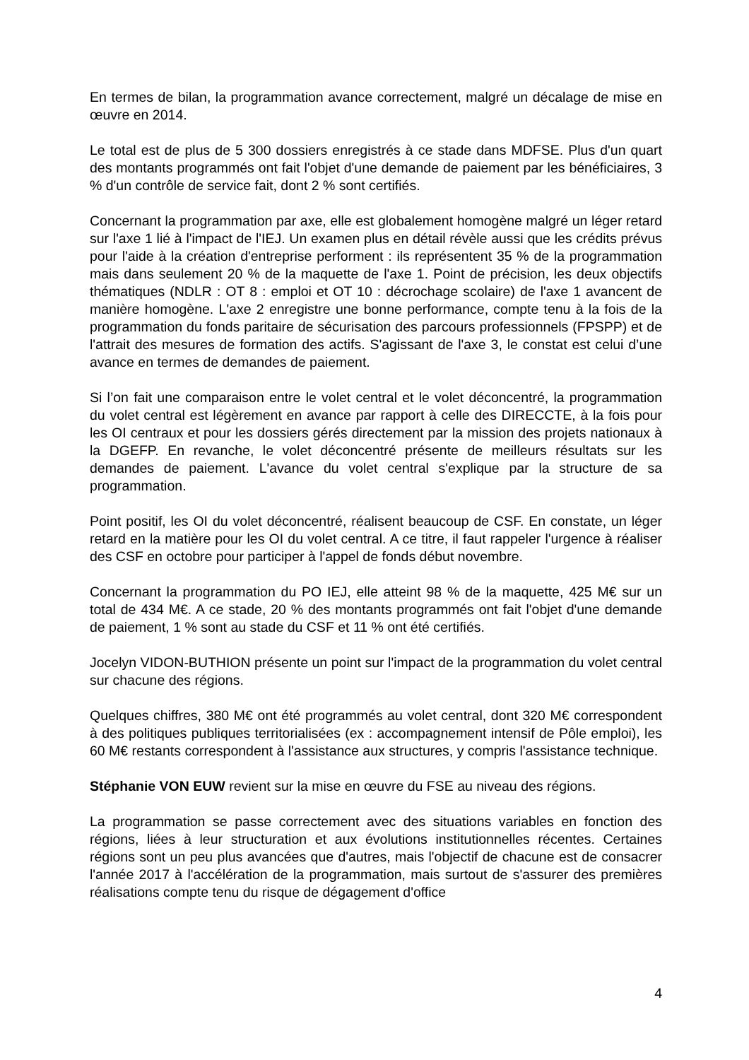En termes de bilan, la programmation avance correctement, malgré un décalage de mise en œuvre en 2014.
Le total est de plus de 5 300 dossiers enregistrés à ce stade dans MDFSE. Plus d'un quart des montants programmés ont fait l'objet d'une demande de paiement par les bénéficiaires, 3 % d'un contrôle de service fait, dont 2 % sont certifiés.
Concernant la programmation par axe, elle est globalement homogène malgré un léger retard sur l'axe 1 lié à l'impact de l'IEJ. Un examen plus en détail révèle aussi que les crédits prévus pour l'aide à la création d'entreprise performent : ils représentent 35 % de la programmation mais dans seulement 20 % de la maquette de l'axe 1. Point de précision, les deux objectifs thématiques (NDLR : OT 8 : emploi et OT 10 : décrochage scolaire) de l'axe 1 avancent de manière homogène. L'axe 2 enregistre une bonne performance, compte tenu à la fois de la programmation du fonds paritaire de sécurisation des parcours professionnels (FPSPP) et de l'attrait des mesures de formation des actifs. S'agissant de l'axe 3, le constat est celui d’une avance en termes de demandes de paiement.
Si l’on fait une comparaison entre le volet central et le volet déconcentré, la programmation du volet central est légèrement en avance par rapport à celle des DIRECCTE, à la fois pour les OI centraux et pour les dossiers gérés directement par la mission des projets nationaux à la DGEFP. En revanche, le volet déconcentré présente de meilleurs résultats sur les demandes de paiement. L'avance du volet central s'explique par la structure de sa programmation.
Point positif, les OI du volet déconcentré, réalisent beaucoup de CSF. En constate, un léger retard en la matière pour les OI du volet central. A ce titre, il faut rappeler l'urgence à réaliser des CSF en octobre pour participer à l'appel de fonds début novembre.
Concernant la programmation du PO IEJ, elle atteint 98 % de la maquette, 425 M€ sur un total de 434 M€. A ce stade, 20 % des montants programmés ont fait l'objet d'une demande de paiement, 1 % sont au stade du CSF et 11 % ont été certifiés.
Jocelyn VIDON-BUTHION présente un point sur l'impact de la programmation du volet central sur chacune des régions.
Quelques chiffres, 380 M€ ont été programmés au volet central, dont 320 M€ correspondent à des politiques publiques territorialisées (ex : accompagnement intensif de Pôle emploi), les 60 M€ restants correspondent à l'assistance aux structures, y compris l'assistance technique.
Stéphanie VON EUW revient sur la mise en œuvre du FSE au niveau des régions.
La programmation se passe correctement avec des situations variables en fonction des régions, liées à leur structuration et aux évolutions institutionnelles récentes. Certaines régions sont un peu plus avancées que d'autres, mais l'objectif de chacune est de consacrer l'année 2017 à l'accélération de la programmation, mais surtout de s'assurer des premières réalisations compte tenu du risque de dégagement d'office
4